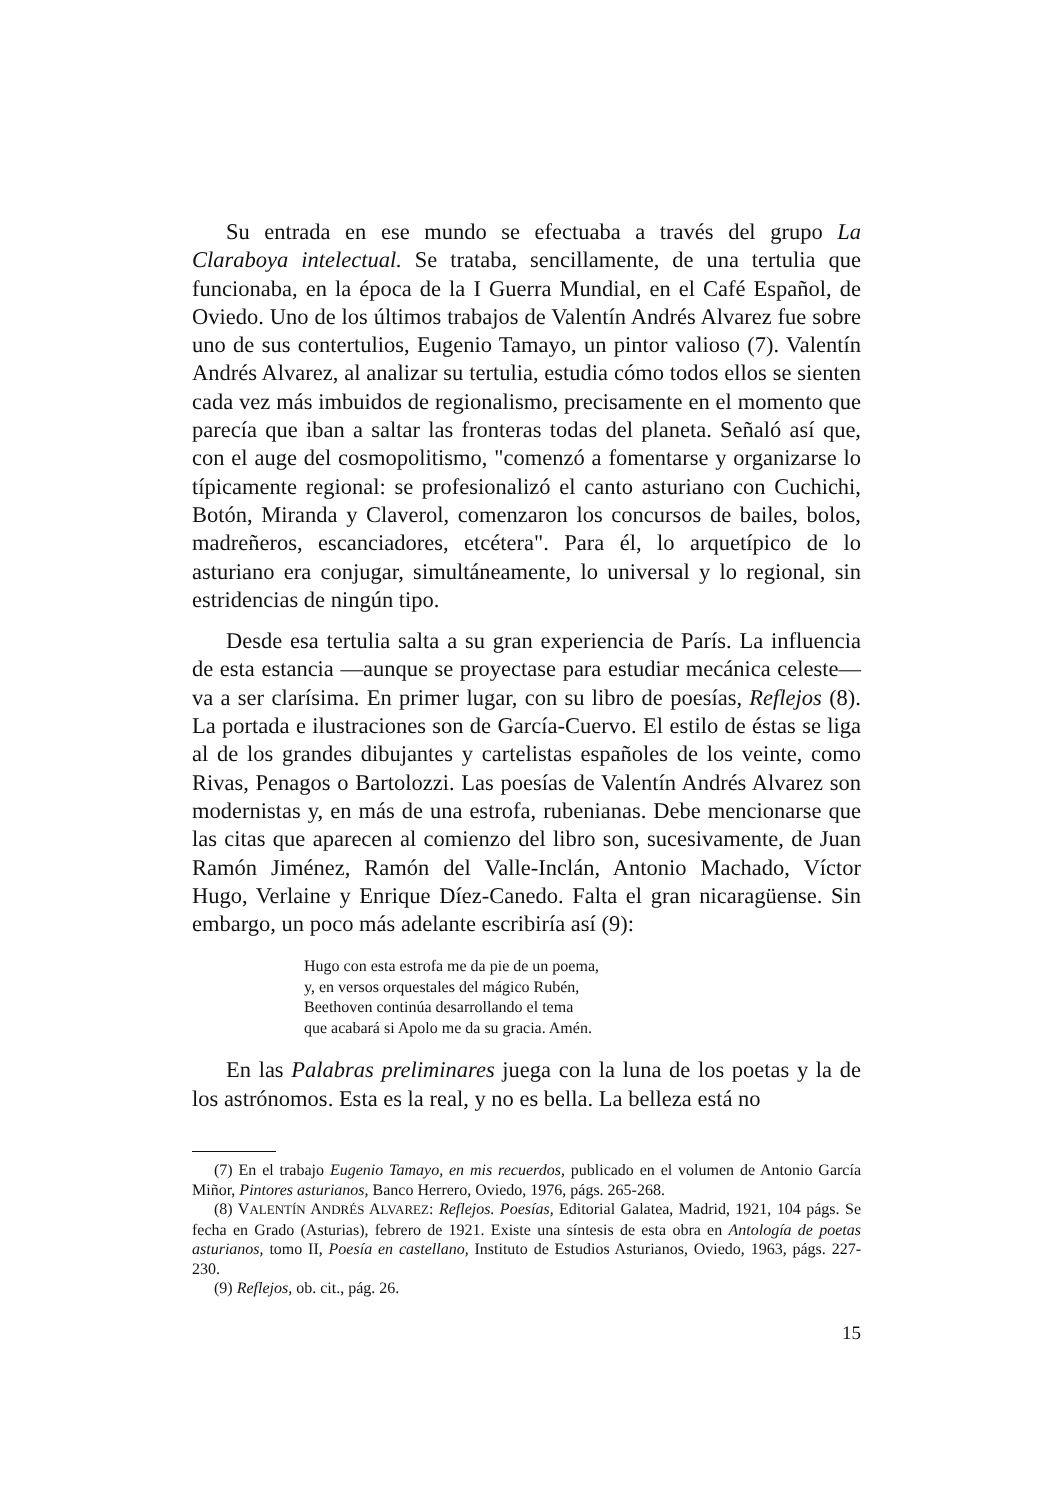Su entrada en ese mundo se efectuaba a través del grupo La Claraboya intelectual. Se trataba, sencillamente, de una tertulia que funcionaba, en la época de la I Guerra Mundial, en el Café Español, de Oviedo. Uno de los últimos trabajos de Valentín Andrés Alvarez fue sobre uno de sus contertulios, Eugenio Tamayo, un pintor valioso (7). Valentín Andrés Alvarez, al analizar su tertulia, estudia cómo todos ellos se sienten cada vez más imbuidos de regionalismo, precisamente en el momento que parecía que iban a saltar las fronteras todas del planeta. Señaló así que, con el auge del cosmopolitismo, "comenzó a fomentarse y organizarse lo típicamente regional: se profesionalizó el canto asturiano con Cuchichi, Botón, Miranda y Claverol, comenzaron los concursos de bailes, bolos, madreñeros, escanciadores, etcétera". Para él, lo arquetípico de lo asturiano era conjugar, simultáneamente, lo universal y lo regional, sin estridencias de ningún tipo.
Desde esa tertulia salta a su gran experiencia de París. La influencia de esta estancia —aunque se proyectase para estudiar mecánica celeste— va a ser clarísima. En primer lugar, con su libro de poesías, Reflejos (8). La portada e ilustraciones son de García-Cuervo. El estilo de éstas se liga al de los grandes dibujantes y cartelistas españoles de los veinte, como Rivas, Penagos o Bartolozzi. Las poesías de Valentín Andrés Alvarez son modernistas y, en más de una estrofa, rubenianas. Debe mencionarse que las citas que aparecen al comienzo del libro son, sucesivamente, de Juan Ramón Jiménez, Ramón del Valle-Inclán, Antonio Machado, Víctor Hugo, Verlaine y Enrique Díez-Canedo. Falta el gran nicaragüense. Sin embargo, un poco más adelante escribiría así (9):
Hugo con esta estrofa me da pie de un poema,
y, en versos orquestales del mágico Rubén,
Beethoven continúa desarrollando el tema
que acabará si Apolo me da su gracia. Amén.
En las Palabras preliminares juega con la luna de los poetas y la de los astrónomos. Esta es la real, y no es bella. La belleza está no
(7) En el trabajo Eugenio Tamayo, en mis recuerdos, publicado en el volumen de Antonio García Miñor, Pintores asturianos, Banco Herrero, Oviedo, 1976, págs. 265-268.
(8) VALENTÍN ANDRÉS ALVAREZ: Reflejos. Poesías, Editorial Galatea, Madrid, 1921, 104 págs. Se fecha en Grado (Asturias), febrero de 1921. Existe una síntesis de esta obra en Antología de poetas asturianos, tomo II, Poesía en castellano, Instituto de Estudios Asturianos, Oviedo, 1963, págs. 227-230.
(9) Reflejos, ob. cit., pág. 26.
15